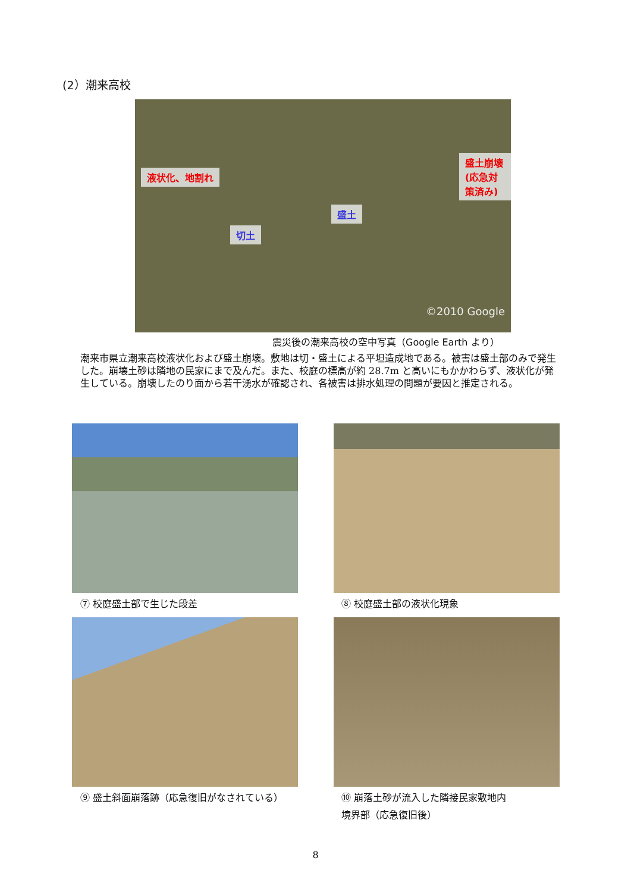(2）潮来高校
液状化、地割れ
盛土崩壊(応急対策済み)
盛土
切土
©2010 Google
震災後の潮来高校の空中写真（Google Earth より）
潮来市県立潮来高校液状化および盛土崩壊。敷地は切・盛土による平坦造成地である。被害は盛土部のみで発生した。崩壊土砂は隣地の民家にまで及んだ。また、校庭の標高が約 28.7m と高いにもかかわらず、液状化が発生している。崩壊したのり面から若干湧水が確認され、各被害は排水処理の問題が要因と推定される。
⑦ 校庭盛土部で生じた段差 ⑧ 校庭盛土部の液状化現象
⑨ 盛土斜面崩落跡（応急復旧がなされている）
⑩ 崩落土砂が流入した隣接民家敷地内
境界部（応急復旧後）
8